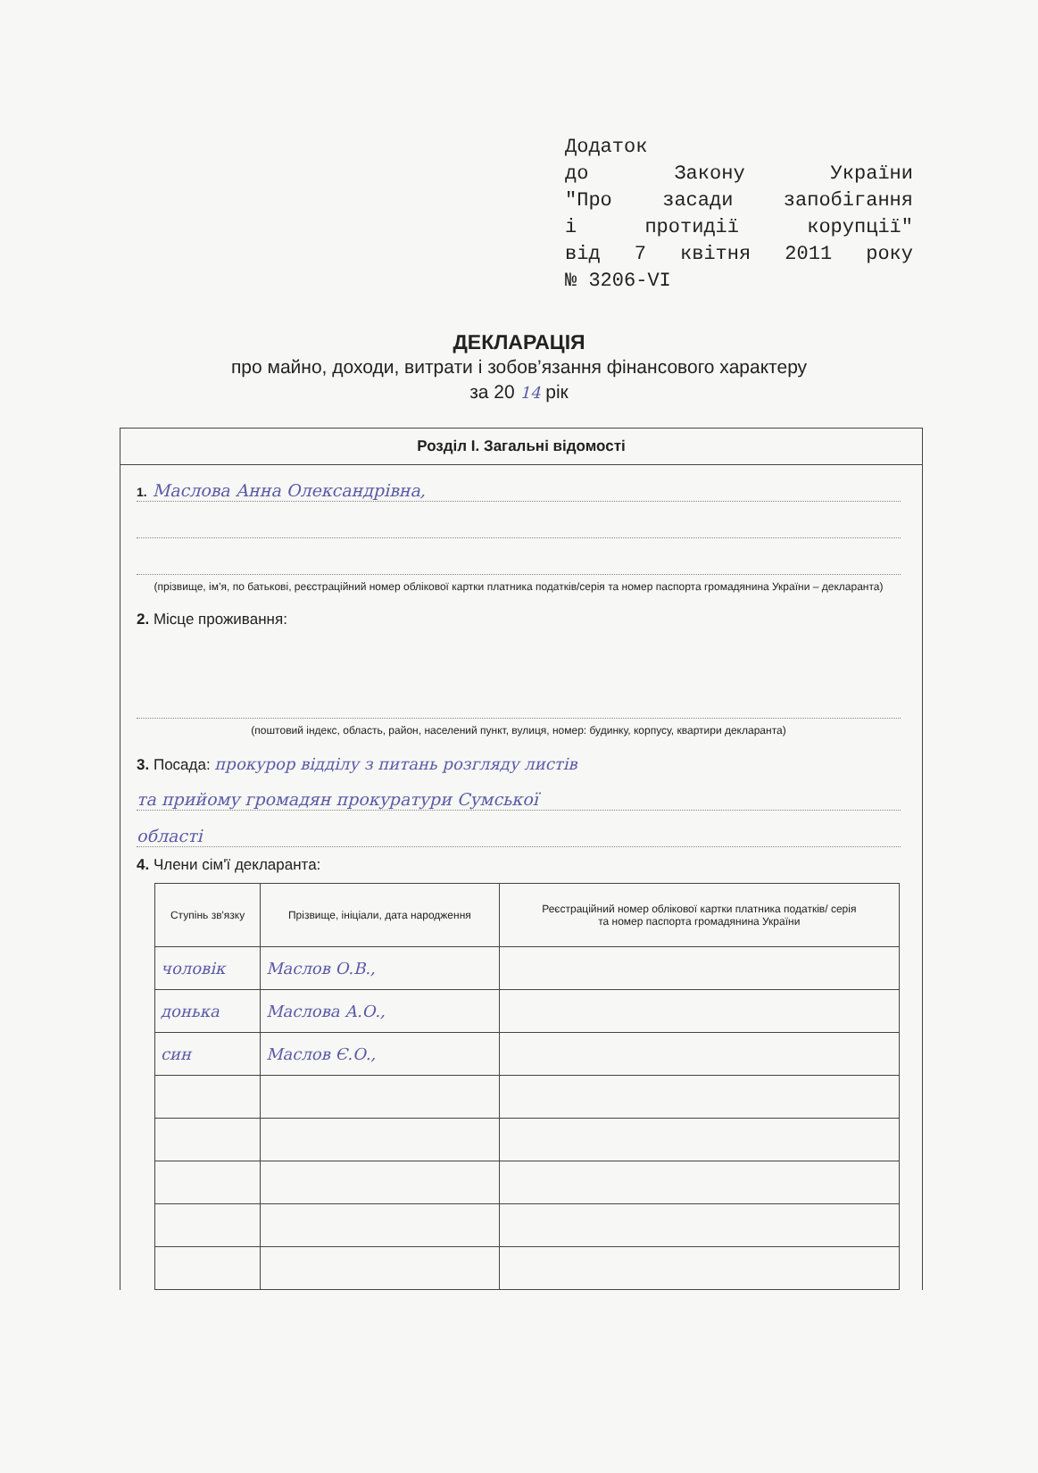Додаток
до Закону України
"Про засади запобігання
і протидії корупції"
від 7 квітня 2011 року
№ 3206-VI
ДЕКЛАРАЦІЯ
про майно, доходи, витрати і зобов’язання фінансового характеру
за 20 14 рік
Розділ І. Загальні відомості
1. Маслова Анна Олександрівна,
(прізвище, ім’я, по батькові, реєстраційний номер облікової картки платника податків/серія та номер паспорта громадянина України – декларанта)
2. Місце проживання:
(поштовий індекс, область, район, населений пункт, вулиця, номер: будинку, корпусу, квартири декларанта)
3. Посада: прокурор відділу з питань розгляду листів
та прийому громадян прокуратури Сумської
області
4. Члени сім'ї декларанта:
| Ступінь зв'язку | Прізвище, ініціали, дата народження | Реєстраційний номер облікової картки платника податків/ серія та номер паспорта громадянина України |
| --- | --- | --- |
| чоловік | Маслов О.В., | |
| донька | Маслова А.О., | |
| син | Маслов Є.О., | |